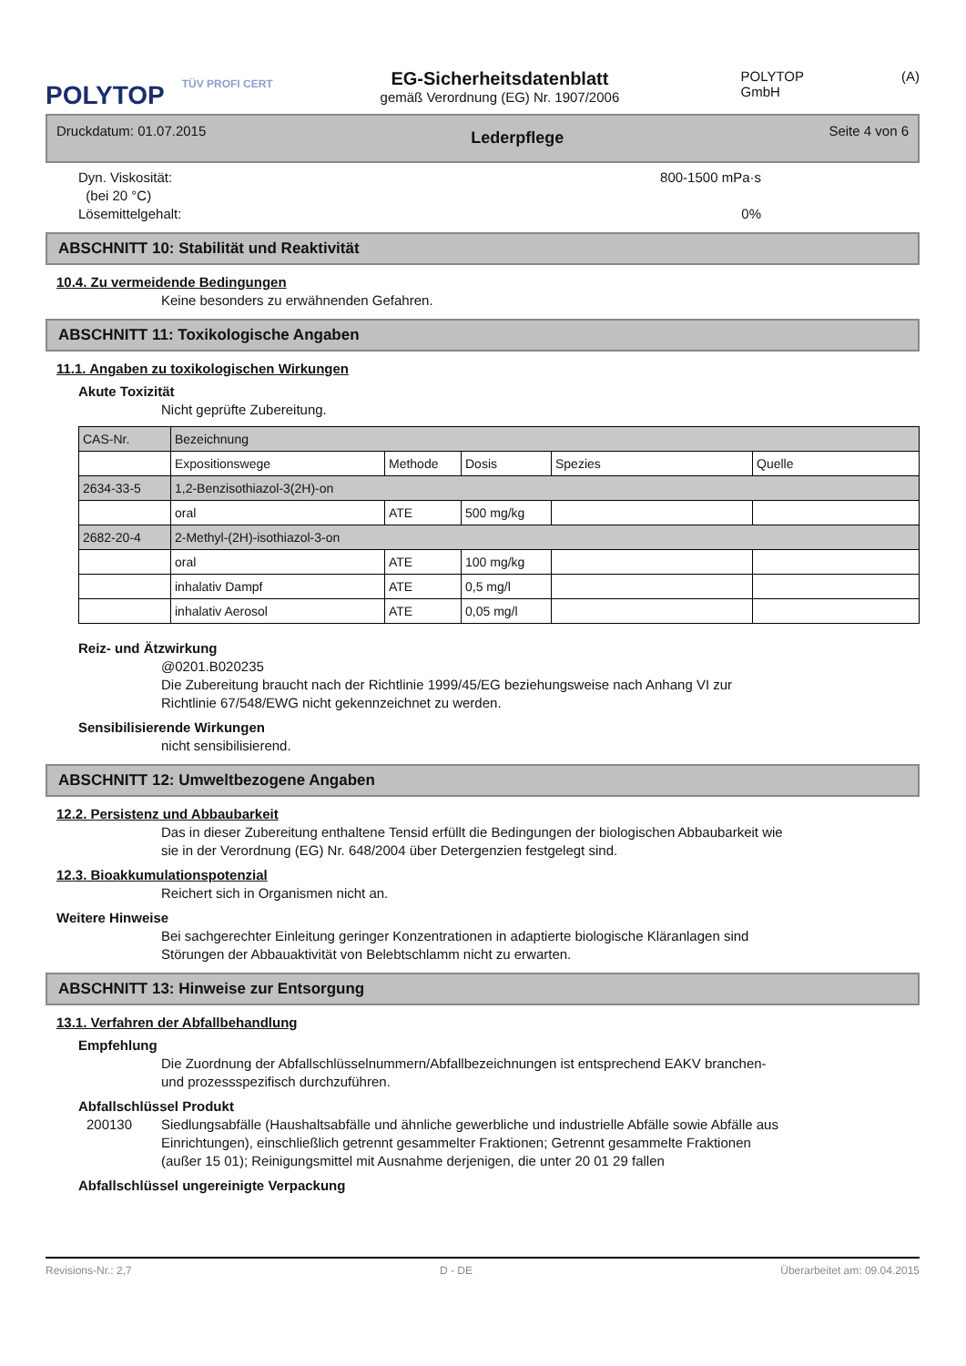POLYTOP
TÜV PROFI CERT
EG-Sicherheitsdatenblatt
gemäß Verordnung (EG) Nr. 1907/2006
POLYTOP GmbH (A)
Druckdatum: 01.07.2015 Lederpflege Seite 4 von 6
Dyn. Viskosität:
(bei 20 °C)
Lösemittelgehalt:
800-1500 mPa·s
0%
ABSCHNITT 10: Stabilität und Reaktivität
10.4. Zu vermeidende Bedingungen
Keine besonders zu erwähnenden Gefahren.
ABSCHNITT 11: Toxikologische Angaben
11.1. Angaben zu toxikologischen Wirkungen
Akute Toxizität
Nicht geprüfte Zubereitung.
| CAS-Nr. | Bezeichnung | | | | |
| | Expositionswege | Methode | Dosis | Spezies | Quelle |
| 2634-33-5 | 1,2-Benzisothiazol-3(2H)-on | | | | |
| | oral | ATE | 500 mg/kg | | |
| 2682-20-4 | 2-Methyl-(2H)-isothiazol-3-on | | | | |
| | oral | ATE | 100 mg/kg | | |
| | inhalativ Dampf | ATE | 0,5 mg/l | | |
| | inhalativ Aerosol | ATE | 0,05 mg/l | | |
Reiz- und Ätzwirkung
@0201.B020235
Die Zubereitung braucht nach der Richtlinie 1999/45/EG beziehungsweise nach Anhang VI zur
Richtlinie 67/548/EWG nicht gekennzeichnet zu werden.
Sensibilisierende Wirkungen
nicht sensibilisierend.
ABSCHNITT 12: Umweltbezogene Angaben
12.2. Persistenz und Abbaubarkeit
Das in dieser Zubereitung enthaltene Tensid erfüllt die Bedingungen der biologischen Abbaubarkeit wie
sie in der Verordnung (EG) Nr. 648/2004 über Detergenzien festgelegt sind.
12.3. Bioakkumulationspotenzial
Reichert sich in Organismen nicht an.
Weitere Hinweise
Bei sachgerechter Einleitung geringer Konzentrationen in adaptierte biologische Kläranlagen sind
Störungen der Abbauaktivität von Belebtschlamm nicht zu erwarten.
ABSCHNITT 13: Hinweise zur Entsorgung
13.1. Verfahren der Abfallbehandlung
Empfehlung
Die Zuordnung der Abfallschlüsselnummern/Abfallbezeichnungen ist entsprechend EAKV branchen-
und prozessspezifisch durchzuführen.
Abfallschlüssel Produkt
200130 Siedlungsabfälle (Haushaltsabfälle und ähnliche gewerbliche und industrielle Abfälle sowie Abfälle aus
Einrichtungen), einschließlich getrennt gesammelter Fraktionen; Getrennt gesammelte Fraktionen
(außer 15 01); Reinigungsmittel mit Ausnahme derjenigen, die unter 20 01 29 fallen
Abfallschlüssel ungereinigte Verpackung
Revisions-Nr.: 2,7 D - DE Überarbeitet am: 09.04.2015